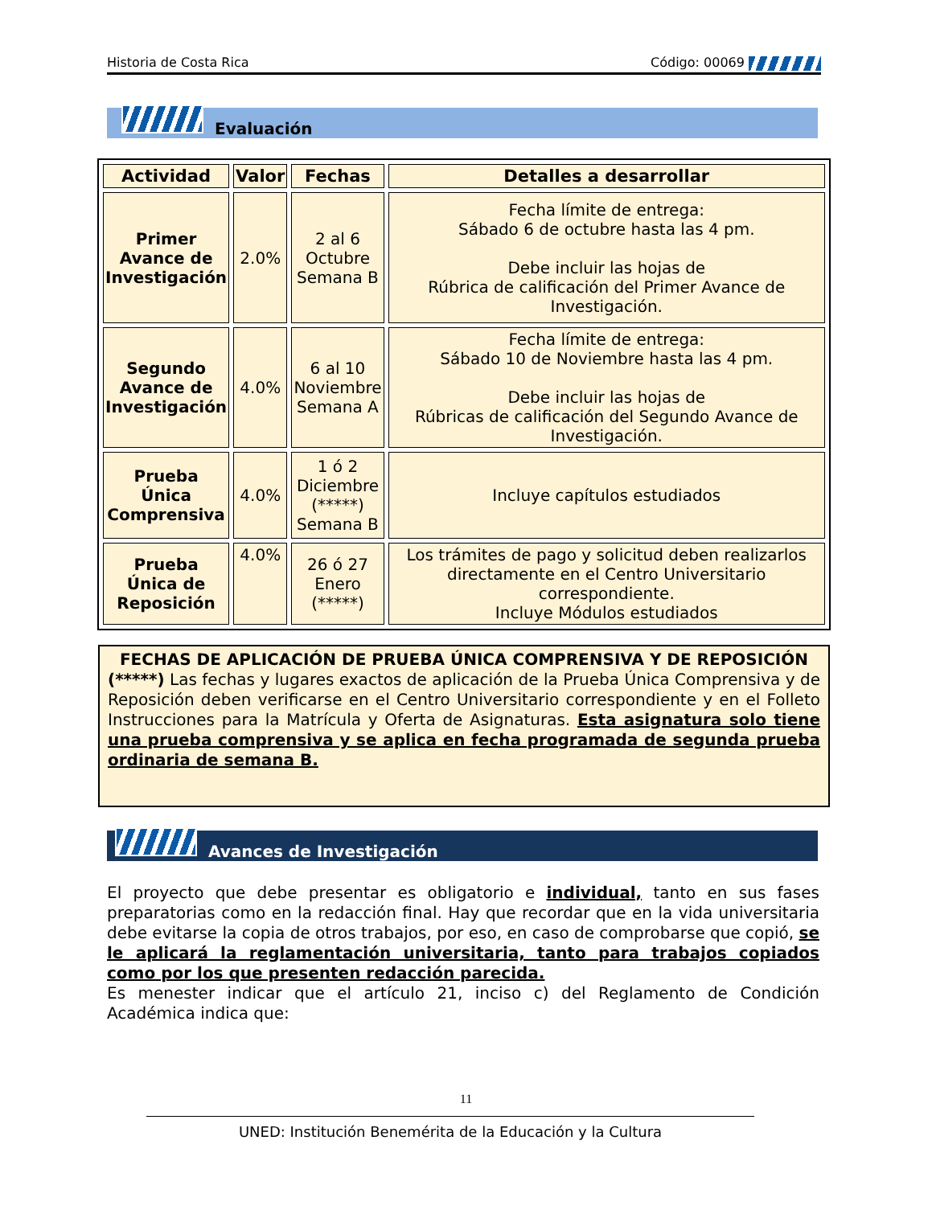Historia de Costa Rica Código: 00069
Evaluación
| Actividad | Valor | Fechas | Detalles a desarrollar |
| --- | --- | --- | --- |
| Primer Avance de Investigación | 2.0% | 2 al 6 Octubre Semana B | Fecha límite de entrega: Sábado 6 de octubre hasta las 4 pm. Debe incluir las hojas de Rúbrica de calificación del Primer Avance de Investigación. |
| Segundo Avance de Investigación | 4.0% | 6 al 10 Noviembre Semana A | Fecha límite de entrega: Sábado 10 de Noviembre hasta las 4 pm. Debe incluir las hojas de Rúbricas de calificación del Segundo Avance de Investigación. |
| Prueba Única Comprensiva | 4.0% | 1 ó 2 Diciembre (*****) Semana B | Incluye capítulos estudiados |
| Prueba Única de Reposición | 4.0% | 26 ó 27 Enero (*****) | Los trámites de pago y solicitud deben realizarlos directamente en el Centro Universitario correspondiente. Incluye Módulos estudiados |
FECHAS DE APLICACIÓN DE PRUEBA ÚNICA COMPRENSIVA Y DE REPOSICIÓN
(*****) Las fechas y lugares exactos de aplicación de la Prueba Única Comprensiva y de Reposición deben verificarse en el Centro Universitario correspondiente y en el Folleto Instrucciones para la Matrícula y Oferta de Asignaturas. Esta asignatura solo tiene una prueba comprensiva y se aplica en fecha programada de segunda prueba ordinaria de semana B.
Avances de Investigación
El proyecto que debe presentar es obligatorio e individual, tanto en sus fases preparatorias como en la redacción final. Hay que recordar que en la vida universitaria debe evitarse la copia de otros trabajos, por eso, en caso de comprobarse que copió, se le aplicará la reglamentación universitaria, tanto para trabajos copiados como por los que presenten redacción parecida.
Es menester indicar que el artículo 21, inciso c) del Reglamento de Condición Académica indica que:
11
UNED: Institución Benemérita de la Educación y la Cultura